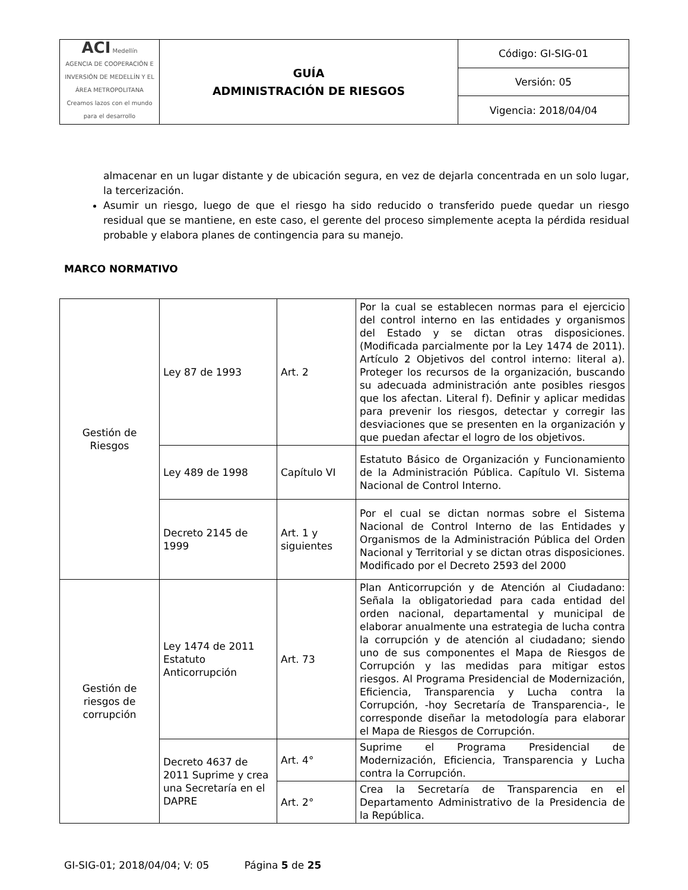| ACI Medellín AGENCIA DE COOPERACIÓN E INVERSIÓN DE MEDELLÍN Y EL ÁREA METROPOLITANA Creamos lazos con el mundo para el desarrollo | GUÍA ADMINISTRACIÓN DE RIESGOS | Código: GI-SIG-01 |
| | | Versión: 05 |
| | | Vigencia: 2018/04/04 |
almacenar en un lugar distante y de ubicación segura, en vez de dejarla concentrada en un solo lugar, la tercerización.
Asumir un riesgo, luego de que el riesgo ha sido reducido o transferido puede quedar un riesgo residual que se mantiene, en este caso, el gerente del proceso simplemente acepta la pérdida residual probable y elabora planes de contingencia para su manejo.
MARCO NORMATIVO
| Gestión de Riesgos | Ley 87 de 1993 | Art. 2 | Por la cual se establecen normas para el ejercicio del control interno en las entidades y organismos del Estado y se dictan otras disposiciones. (Modificada parcialmente por la Ley 1474 de 2011). Artículo 2 Objetivos del control interno: literal a). Proteger los recursos de la organización, buscando su adecuada administración ante posibles riesgos que los afectan. Literal f). Definir y aplicar medidas para prevenir los riesgos, detectar y corregir las desviaciones que se presenten en la organización y que puedan afectar el logro de los objetivos. |
| | Ley 489 de 1998 | Capítulo VI | Estatuto Básico de Organización y Funcionamiento de la Administración Pública. Capítulo VI. Sistema Nacional de Control Interno. |
| | Decreto 2145 de 1999 | Art. 1 y siguientes | Por el cual se dictan normas sobre el Sistema Nacional de Control Interno de las Entidades y Organismos de la Administración Pública del Orden Nacional y Territorial y se dictan otras disposiciones. Modificado por el Decreto 2593 del 2000 |
| Gestión de riesgos de corrupción | Ley 1474 de 2011 Estatuto Anticorrupción | Art. 73 | Plan Anticorrupción y de Atención al Ciudadano: Señala la obligatoriedad para cada entidad del orden nacional, departamental y municipal de elaborar anualmente una estrategia de lucha contra la corrupción y de atención al ciudadano; siendo uno de sus componentes el Mapa de Riesgos de Corrupción y las medidas para mitigar estos riesgos. Al Programa Presidencial de Modernización, Eficiencia, Transparencia y Lucha contra la Corrupción, -hoy Secretaría de Transparencia-, le corresponde diseñar la metodología para elaborar el Mapa de Riesgos de Corrupción. |
| | Decreto 4637 de 2011 Suprime y crea una Secretaría en el DAPRE | Art. 4° | Suprime el Programa Presidencial de Modernización, Eficiencia, Transparencia y Lucha contra la Corrupción. |
| | | Art. 2° | Crea la Secretaría de Transparencia en el Departamento Administrativo de la Presidencia de la República. |
GI-SIG-01; 2018/04/04; V: 05 Página 5 de 25